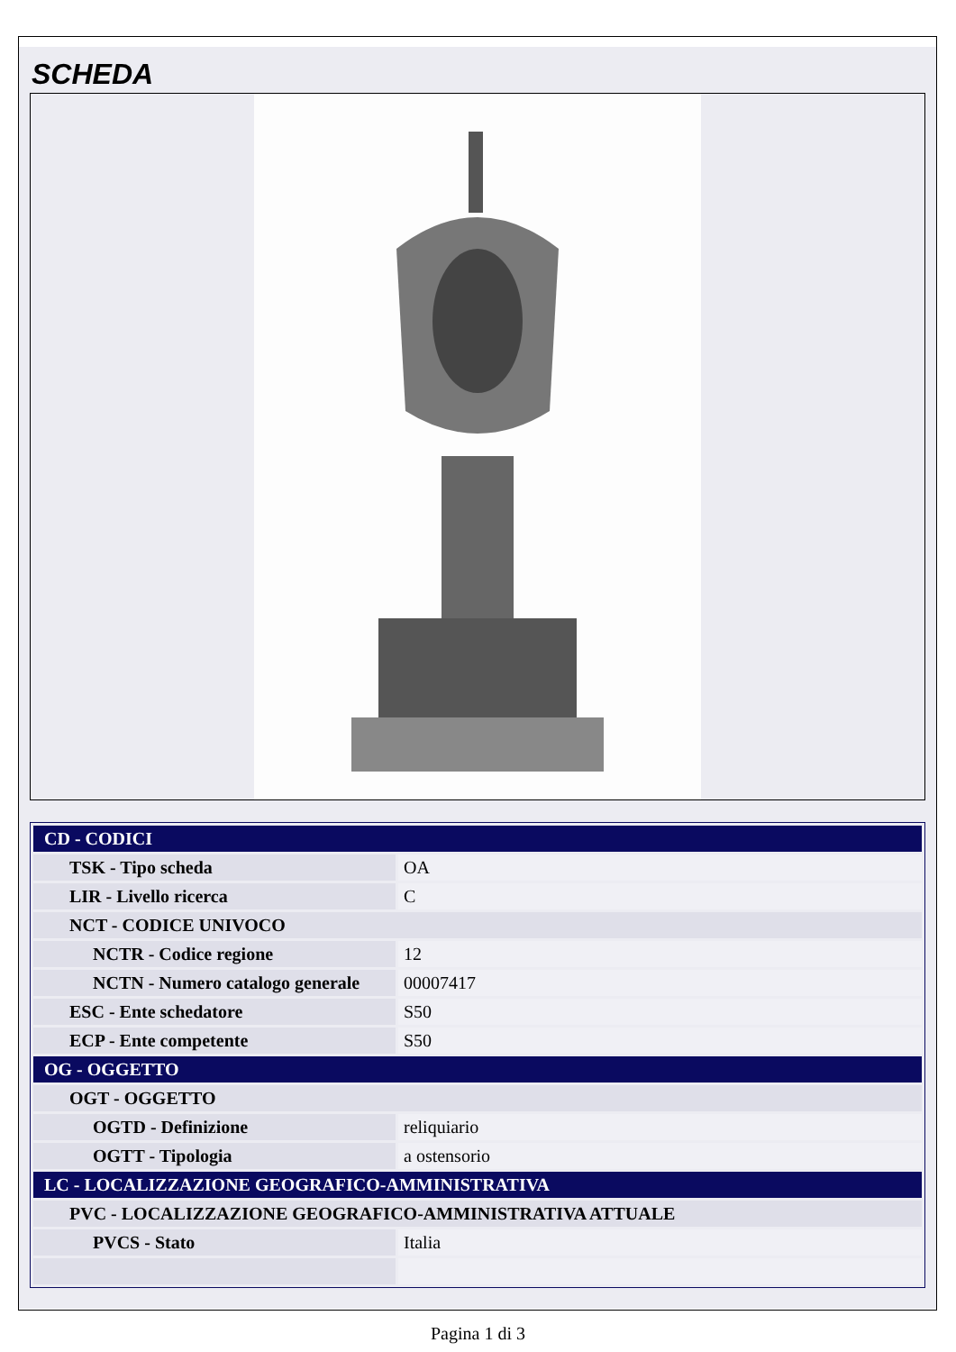SCHEDA
| CD - CODICI | |
| TSK - Tipo scheda | OA |
| LIR - Livello ricerca | C |
| NCT - CODICE UNIVOCO | |
| NCTR - Codice regione | 12 |
| NCTN - Numero catalogo generale | 00007417 |
| ESC - Ente schedatore | S50 |
| ECP - Ente competente | S50 |
| OG - OGGETTO | |
| OGT - OGGETTO | |
| OGTD - Definizione | reliquiario |
| OGTT - Tipologia | a ostensorio |
| LC - LOCALIZZAZIONE GEOGRAFICO-AMMINISTRATIVA | |
| PVC - LOCALIZZAZIONE GEOGRAFICO-AMMINISTRATIVA ATTUALE | |
| PVCS - Stato | Italia |
Pagina 1 di 3